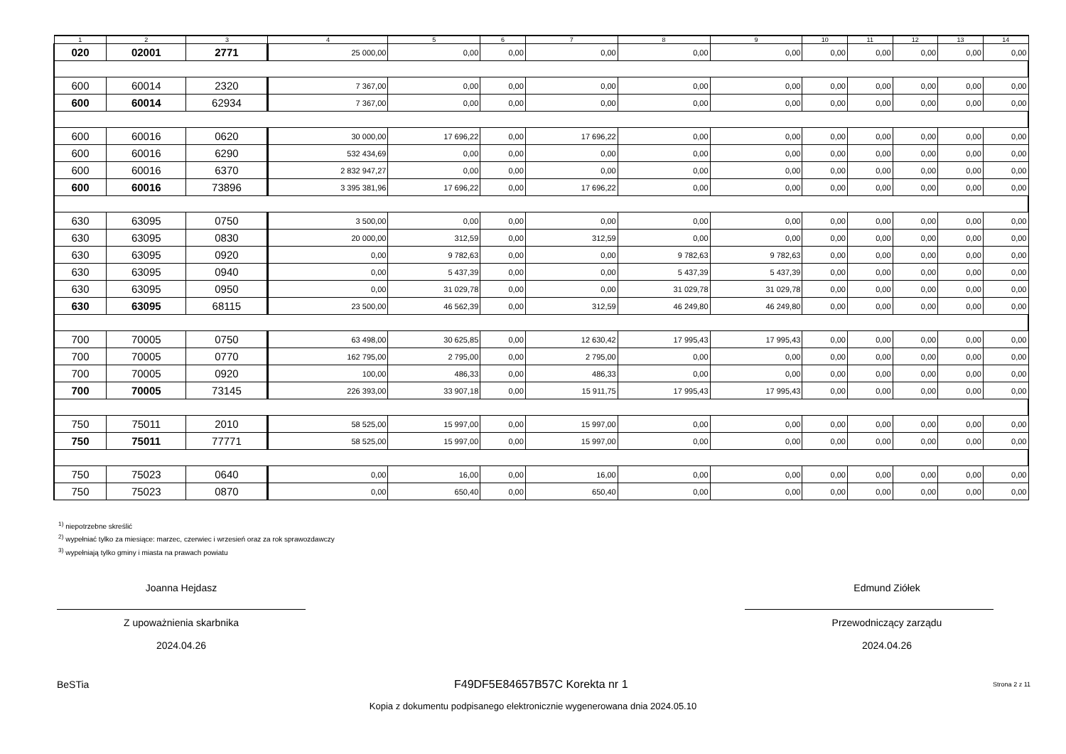| 1 | 2 | 3 | 4 | 5 | 6 | 7 | 8 | 9 | 10 | 11 | 12 | 13 | 14 |
| --- | --- | --- | --- | --- | --- | --- | --- | --- | --- | --- | --- | --- | --- |
| 020 | 02001 | 2771 | 25 000,00 | 0,00 | 0,00 | 0,00 | 0,00 | 0,00 | 0,00 | 0,00 | 0,00 | 0,00 | 0,00 |
| 600 | 60014 | 2320 | 7 367,00 | 0,00 | 0,00 | 0,00 | 0,00 | 0,00 | 0,00 | 0,00 | 0,00 | 0,00 | 0,00 |
| 600 | 60014 | 62934 | 7 367,00 | 0,00 | 0,00 | 0,00 | 0,00 | 0,00 | 0,00 | 0,00 | 0,00 | 0,00 | 0,00 |
| 600 | 60016 | 0620 | 30 000,00 | 17 696,22 | 0,00 | 17 696,22 | 0,00 | 0,00 | 0,00 | 0,00 | 0,00 | 0,00 | 0,00 |
| 600 | 60016 | 6290 | 532 434,69 | 0,00 | 0,00 | 0,00 | 0,00 | 0,00 | 0,00 | 0,00 | 0,00 | 0,00 | 0,00 |
| 600 | 60016 | 6370 | 2 832 947,27 | 0,00 | 0,00 | 0,00 | 0,00 | 0,00 | 0,00 | 0,00 | 0,00 | 0,00 | 0,00 |
| 600 | 60016 | 73896 | 3 395 381,96 | 17 696,22 | 0,00 | 17 696,22 | 0,00 | 0,00 | 0,00 | 0,00 | 0,00 | 0,00 | 0,00 |
| 630 | 63095 | 0750 | 3 500,00 | 0,00 | 0,00 | 0,00 | 0,00 | 0,00 | 0,00 | 0,00 | 0,00 | 0,00 | 0,00 |
| 630 | 63095 | 0830 | 20 000,00 | 312,59 | 0,00 | 312,59 | 0,00 | 0,00 | 0,00 | 0,00 | 0,00 | 0,00 | 0,00 |
| 630 | 63095 | 0920 | 0,00 | 9 782,63 | 0,00 | 0,00 | 9 782,63 | 9 782,63 | 0,00 | 0,00 | 0,00 | 0,00 | 0,00 |
| 630 | 63095 | 0940 | 0,00 | 5 437,39 | 0,00 | 0,00 | 5 437,39 | 5 437,39 | 0,00 | 0,00 | 0,00 | 0,00 | 0,00 |
| 630 | 63095 | 0950 | 0,00 | 31 029,78 | 0,00 | 0,00 | 31 029,78 | 31 029,78 | 0,00 | 0,00 | 0,00 | 0,00 | 0,00 |
| 630 | 63095 | 68115 | 23 500,00 | 46 562,39 | 0,00 | 312,59 | 46 249,80 | 46 249,80 | 0,00 | 0,00 | 0,00 | 0,00 | 0,00 |
| 700 | 70005 | 0750 | 63 498,00 | 30 625,85 | 0,00 | 12 630,42 | 17 995,43 | 17 995,43 | 0,00 | 0,00 | 0,00 | 0,00 | 0,00 |
| 700 | 70005 | 0770 | 162 795,00 | 2 795,00 | 0,00 | 2 795,00 | 0,00 | 0,00 | 0,00 | 0,00 | 0,00 | 0,00 | 0,00 |
| 700 | 70005 | 0920 | 100,00 | 486,33 | 0,00 | 486,33 | 0,00 | 0,00 | 0,00 | 0,00 | 0,00 | 0,00 | 0,00 |
| 700 | 70005 | 73145 | 226 393,00 | 33 907,18 | 0,00 | 15 911,75 | 17 995,43 | 17 995,43 | 0,00 | 0,00 | 0,00 | 0,00 | 0,00 |
| 750 | 75011 | 2010 | 58 525,00 | 15 997,00 | 0,00 | 15 997,00 | 0,00 | 0,00 | 0,00 | 0,00 | 0,00 | 0,00 | 0,00 |
| 750 | 75011 | 77771 | 58 525,00 | 15 997,00 | 0,00 | 15 997,00 | 0,00 | 0,00 | 0,00 | 0,00 | 0,00 | 0,00 | 0,00 |
| 750 | 75023 | 0640 | 0,00 | 16,00 | 0,00 | 16,00 | 0,00 | 0,00 | 0,00 | 0,00 | 0,00 | 0,00 | 0,00 |
| 750 | 75023 | 0870 | 0,00 | 650,40 | 0,00 | 650,40 | 0,00 | 0,00 | 0,00 | 0,00 | 0,00 | 0,00 | 0,00 |
<sup>1)</sup> niepotrzebne skreślić
<sup>2)</sup> wypełniać tylko za miesiące: marzec, czerwiec i wrzesień oraz za rok sprawozdawczy
<sup>3)</sup> wypełniają tylko gminy i miasta na prawach powiatu
Joanna Hejdasz
Z upoważnienia skarbnika
2024.04.26
Edmund Ziółek
Przewodniczący zarządu
2024.04.26
BeSTia F49DF5E84657B57C Korekta nr 1 Strona 2 z 11
Kopia z dokumentu podpisanego elektronicznie wygenerowana dnia 2024.05.10